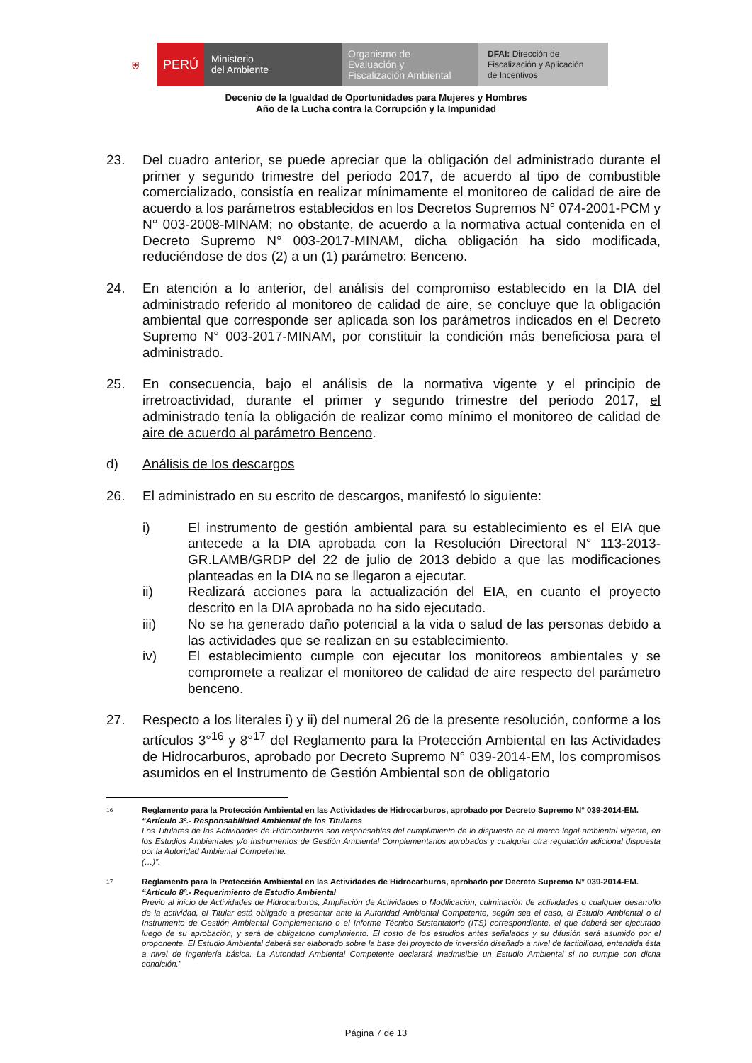⛨ PERÚ
Ministerio
del Ambiente
Organismo de
Evaluación y
Fiscalización Ambiental
DFAI: Dirección de
Fiscalización y Aplicación
de Incentivos
Decenio de la Igualdad de Oportunidades para Mujeres y Hombres
Año de la Lucha contra la Corrupción y la Impunidad
23. Del cuadro anterior, se puede apreciar que la obligación del administrado durante el primer y segundo trimestre del periodo 2017, de acuerdo al tipo de combustible comercializado, consistía en realizar mínimamente el monitoreo de calidad de aire de acuerdo a los parámetros establecidos en los Decretos Supremos N° 074-2001-PCM y N° 003-2008-MINAM; no obstante, de acuerdo a la normativa actual contenida en el Decreto Supremo N° 003-2017-MINAM, dicha obligación ha sido modificada, reduciéndose de dos (2) a un (1) parámetro: Benceno.
24. En atención a lo anterior, del análisis del compromiso establecido en la DIA del administrado referido al monitoreo de calidad de aire, se concluye que la obligación ambiental que corresponde ser aplicada son los parámetros indicados en el Decreto Supremo N° 003-2017-MINAM, por constituir la condición más beneficiosa para el administrado.
25. En consecuencia, bajo el análisis de la normativa vigente y el principio de irretroactividad, durante el primer y segundo trimestre del periodo 2017, el administrado tenía la obligación de realizar como mínimo el monitoreo de calidad de aire de acuerdo al parámetro Benceno.
d) Análisis de los descargos
26. El administrado en su escrito de descargos, manifestó lo siguiente:
i) El instrumento de gestión ambiental para su establecimiento es el EIA que antecede a la DIA aprobada con la Resolución Directoral N° 113-2013-GR.LAMB/GRDP del 22 de julio de 2013 debido a que las modificaciones planteadas en la DIA no se llegaron a ejecutar.
ii) Realizará acciones para la actualización del EIA, en cuanto el proyecto descrito en la DIA aprobada no ha sido ejecutado.
iii) No se ha generado daño potencial a la vida o salud de las personas debido a las actividades que se realizan en su establecimiento.
iv) El establecimiento cumple con ejecutar los monitoreos ambientales y se compromete a realizar el monitoreo de calidad de aire respecto del parámetro benceno.
27. Respecto a los literales i) y ii) del numeral 26 de la presente resolución, conforme a los artículos 3°<sup>16</sup> y 8°<sup>17</sup> del Reglamento para la Protección Ambiental en las Actividades de Hidrocarburos, aprobado por Decreto Supremo N° 039-2014-EM, los compromisos asumidos en el Instrumento de Gestión Ambiental son de obligatorio
<sup>16</sup> Reglamento para la Protección Ambiental en las Actividades de Hidrocarburos, aprobado por Decreto Supremo N° 039-2014-EM.
“Artículo 3º.- Responsabilidad Ambiental de los Titulares
Los Titulares de las Actividades de Hidrocarburos son responsables del cumplimiento de lo dispuesto en el marco legal ambiental vigente, en los Estudios Ambientales y/o Instrumentos de Gestión Ambiental Complementarios aprobados y cualquier otra regulación adicional dispuesta por la Autoridad Ambiental Competente.
(…)”.
<sup>17</sup> Reglamento para la Protección Ambiental en las Actividades de Hidrocarburos, aprobado por Decreto Supremo N° 039-2014-EM.
“Artículo 8º.- Requerimiento de Estudio Ambiental
Previo al inicio de Actividades de Hidrocarburos, Ampliación de Actividades o Modificación, culminación de actividades o cualquier desarrollo de la actividad, el Titular está obligado a presentar ante la Autoridad Ambiental Competente, según sea el caso, el Estudio Ambiental o el Instrumento de Gestión Ambiental Complementario o el Informe Técnico Sustentatorio (ITS) correspondiente, el que deberá ser ejecutado luego de su aprobación, y será de obligatorio cumplimiento. El costo de los estudios antes señalados y su difusión será asumido por el proponente. El Estudio Ambiental deberá ser elaborado sobre la base del proyecto de inversión diseñado a nivel de factibilidad, entendida ésta a nivel de ingeniería básica. La Autoridad Ambiental Competente declarará inadmisible un Estudio Ambiental si no cumple con dicha condición.”
Página 7 de 13